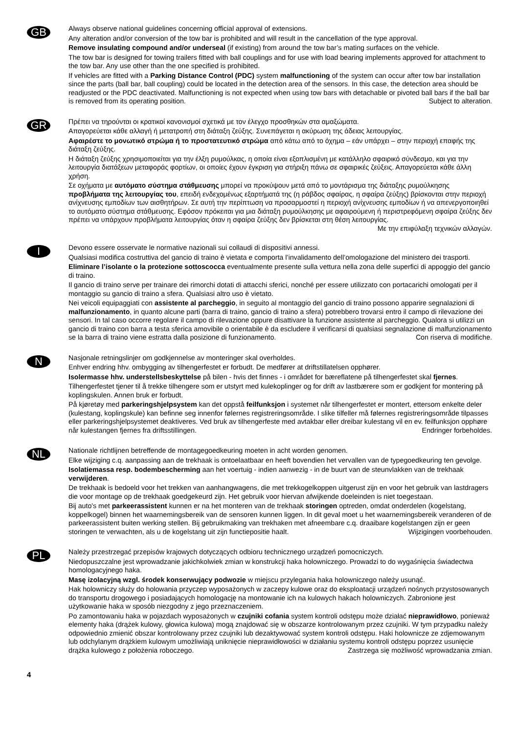GB
Always observe national guidelines concerning official approval of extensions.
Any alteration and/or conversion of the tow bar is prohibited and will result in the cancellation of the type approval.
Remove insulating compound and/or underseal (if existing) from around the tow bar’s mating surfaces on the vehicle.
The tow bar is designed for towing trailers fitted with ball couplings and for use with load bearing implements approved for attachment to the tow bar. Any use other than the one specified is prohibited.
If vehicles are fitted with a Parking Distance Control (PDC) system malfunctioning of the system can occur after tow bar installation since the parts (ball bar, ball coupling) could be located in the detection area of the sensors. In this case, the detection area should be readjusted or the PDC deactivated. Malfunctioning is not expected when using tow bars with detachable or pivoted ball bars if the ball bar is removed from its operating position. Subject to alteration.
GR
Πρέπει να τηρούνται οι κρατικοί κανονισμοί σχετικά με τον έλεγχο προσθηκών στα αμαξώματα.
Απαγορεύεται κάθε αλλαγή ή μετατροπή στη διάταξη ζεύξης. Συνεπάγεται η ακύρωση της άδειας λειτουργίας.
Αφαιρέστε το μονωτικό στρώμα ή το προστατευτικό στρώμα από κάτω από το όχημα – εάν υπάρχει – στην περιοχή επαφής της διάταξη ζεύξης.
Η διάταξη ζεύξης χρησιμοποιείται για την έλξη ρυμούλκας, η οποία είναι εξοπλισμένη με κατάλληλο σφαιρικό σύνδεσμο, και για την λειτουργία διατάξεων μεταφοράς φορτίων, οι οποίες έχουν έγκριση για στήριξη πάνω σε σφαιρικές ζεύξεις. Απαγορεύεται κάθε άλλη χρήση.
Σε οχήματα με αυτόματο σύστημα στάθμευσης μπορεί να προκύψουν μετά από το μοντάρισμα της διάταξης ρυμούλκησης προβλήματα της λειτουργίας του, επειδή ενδεχομένως εξαρτήματά της (η ράβδος σφαίρας, η σφαίρα ζεύξης) βρίσκονται στην περιοχή ανίχνευσης εμποδίων των αισθητήρων. Σε αυτή την περίπτωση να προσαρμοστεί η περιοχή ανίχνευσης εμποδίων ή να απενεργοποιηθεί το αυτόματο σύστημα στάθμευσης. Εφόσον πρόκειται για μια διάταξη ρυμούλκησης με αφαιρούμενη ή περιστρεφόμενη σφαίρα ζεύξης δεν πρέπει να υπάρχουν προβλήματα λειτουργίας όταν η σφαίρα ζεύξης δεν βρίσκεται στη θέση λειτουργίας. Με την επιφύλαξη τεχνικών αλλαγών.
I
Devono essere osservate le normative nazionali sui collaudi di dispositivi annessi.
Qualsiasi modifica costruttiva del gancio di traino è vietata e comporta l’invalidamento dell’omologazione del ministero dei trasporti.
Eliminare l’isolante o la protezione sottoscocca eventualmente presente sulla vettura nella zona delle superfici di appoggio del gancio di traino.
Il gancio di traino serve per trainare dei rimorchi dotati di attacchi sferici, nonché per essere utilizzato con portacarichi omologati per il montaggio su gancio di traino a sfera. Qualsiasi altro uso è vietato.
Nei veicoli equipaggiati con assistente al parcheggio, in seguito al montaggio del gancio di traino possono apparire segnalazioni di malfunzionamento, in quanto alcune parti (barra di traino, gancio di traino a sfera) potrebbero trovarsi entro il campo di rilevazione dei sensori. In tal caso occorre regolare il campo di rilevazione oppure disattivare la funzione assistente al parcheggio. Qualora si utilizzi un gancio di traino con barra a testa sferica amovibile o orientabile è da escludere il verificarsi di qualsiasi segnalazione di malfunzionamento se la barra di traino viene estratta dalla posizione di funzionamento. Con riserva di modifiche.
N
Nasjonale retningslinjer om godkjennelse av monteringer skal overholdes.
Enhver endring hhv. ombygging av tilhengerfestet er forbudt. De medfører at driftstillatelsen opphører.
Isolermasse hhv. understellsbeskyttelse på bilen - hvis det finnes - i området for bæreflatene på tilhengerfestet skal fjernes.
Tilhengerfestet tjener til å trekke tilhengere som er utstyrt med kulekoplinger og for drift av lastbærere som er godkjent for montering på koplingskulen. Annen bruk er forbudt.
På kjøretøy med parkeringshjelpsystem kan det oppstå feilfunksjon i systemet når tilhengerfestet er montert, ettersom enkelte deler (kulestang, koplingskule) kan befinne seg innenfor følernes registreringsområde. I slike tilfeller må følernes registreringsområde tilpasses eller parkeringshjelpsystemet deaktiveres. Ved bruk av tilhengerfeste med avtakbar eller dreibar kulestang vil en ev. feilfunksjon opphøre når kulestangen fjernes fra driftsstillingen. Endringer forbeholdes.
NL
Nationale richtlijnen betreffende de montagegoedkeuring moeten in acht worden genomen.
Elke wijziging c.q. aanpassing aan de trekhaak is ontoelaatbaar en heeft bovendien het vervallen van de typegoedkeuring ten gevolge.
Isolatiemassa resp. bodembescherming aan het voertuig - indien aanwezig - in de buurt van de steunvlakken van de trekhaak verwijderen.
De trekhaak is bedoeld voor het trekken van aanhangwagens, die met trekkogelkoppen uitgerust zijn en voor het gebruik van lastdragers die voor montage op de trekhaak goedgekeurd zijn. Het gebruik voor hiervan afwijkende doeleinden is niet toegestaan.
Bij auto's met parkeerassistent kunnen er na het monteren van de trekhaak storingen optreden, omdat onderdelen (kogelstang, koppelkogel) binnen het waarnemingsbereik van de sensoren kunnen liggen. In dit geval moet u het waarnemingsbereik veranderen of de parkeerassistent buiten werking stellen. Bij gebruikmaking van trekhaken met afneembare c.q. draaibare kogelstangen zijn er geen storingen te verwachten, als u de kogelstang uit zijn functiepositie haalt. Wijzigingen voorbehouden.
PL
Należy przestrzegać przepisów krajowych dotyczących odbioru technicznego urządzeń pomocniczych.
Niedopuszczalne jest wprowadzanie jakichkolwiek zmian w konstrukcji haka holowniczego. Prowadzi to do wygaśnięcia świadectwa homologacyjnego haka.
Masę izolacyjną wzgl. środek konserwujący podwozie w miejscu przylegania haka holowniczego należy usunąć.
Hak holowniczy służy do holowania przyczep wyposażonych w zaczepy kulowe oraz do eksploatacji urządzeń nośnych przystosowanych do transportu drogowego i posiadających homologację na montowanie ich na kulowych hakach holowniczych. Zabronione jest użytkowanie haka w sposób niezgodny z jego przeznaczeniem.
Po zamontowaniu haka w pojazdach wyposażonych w czujniki cofania system kontroli odstępu może działać nieprawidłowo, ponieważ elementy haka (drążek kulowy, głowica kulowa) mogą znajdować się w obszarze kontrolowanym przez czujniki. W tym przypadku należy odpowiednio zmienić obszar kontrolowany przez czujniki lub dezaktywować system kontroli odstępu. Haki holownicze ze zdjemowanym lub odchylanym drążkiem kulowym umożliwiają uniknięcie nieprawidłowości w działaniu systemu kontroli odstępu poprzez usunięcie drążka kulowego z położenia roboczego. Zastrzega się możliwość wprowadzania zmian.
4